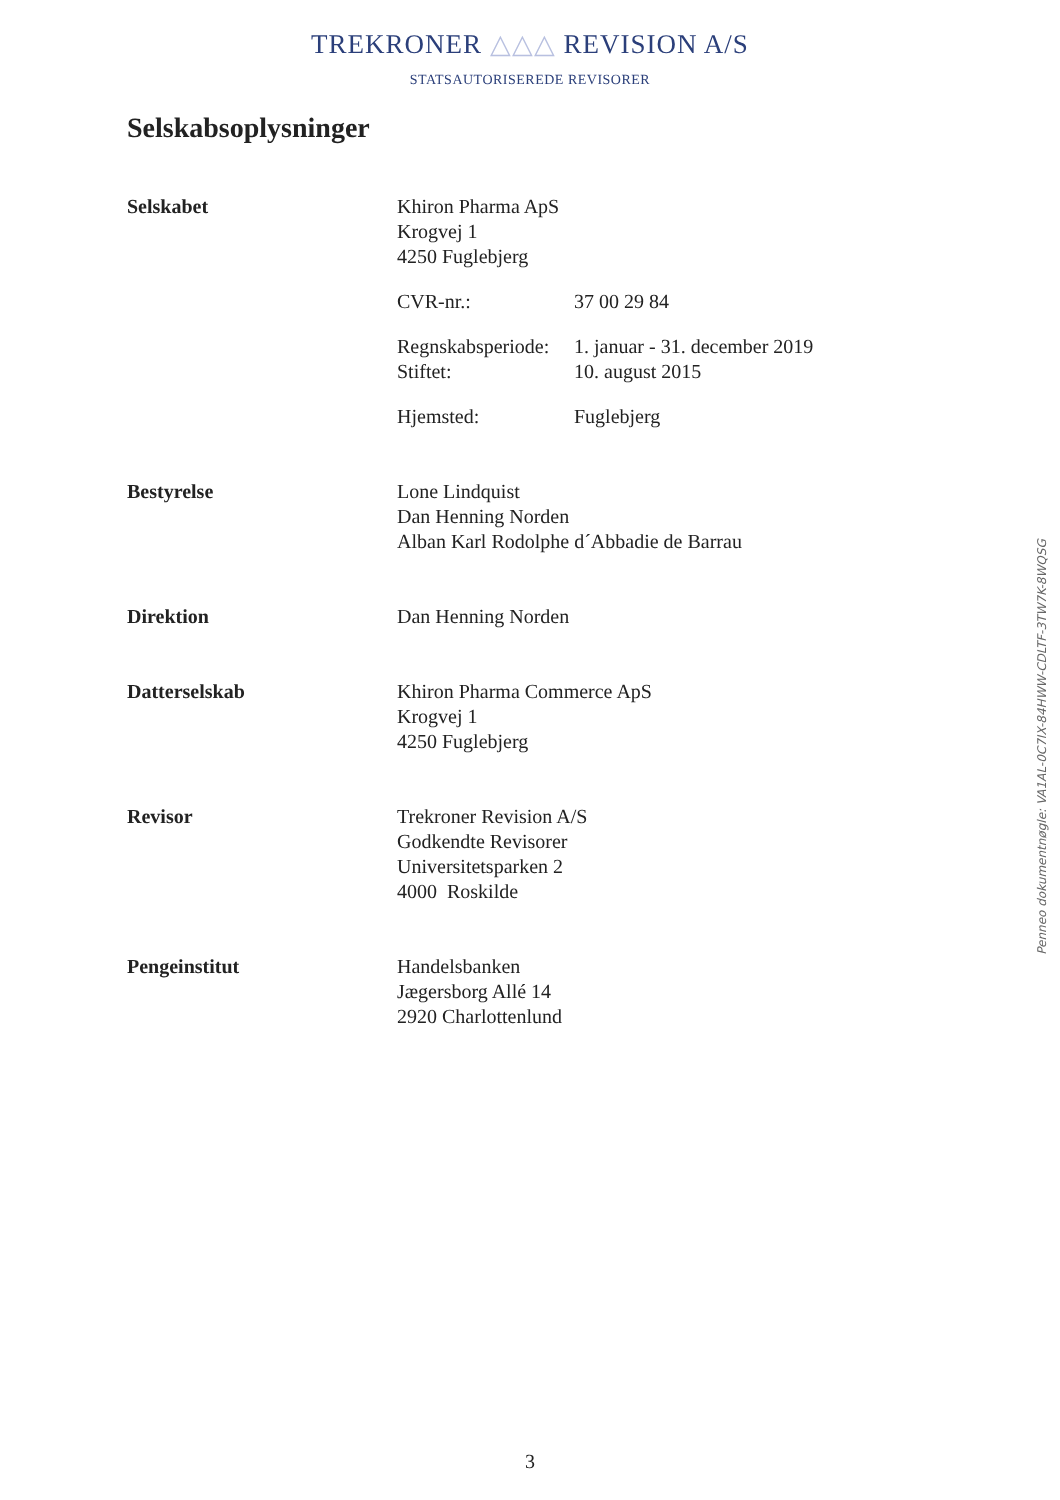TREKRONER △△△ REVISION A/S
STATSAUTORISEREDE REVISORER
Selskabsoplysninger
Selskabet Khiron Pharma ApS
Krogvej 1
4250 Fuglebjerg
CVR-nr.: 37 00 29 84
Regnskabsperiode: 1. januar - 31. december 2019
Stiftet: 10. august 2015
Hjemsted: Fuglebjerg
Bestyrelse Lone Lindquist
Dan Henning Norden
Alban Karl Rodolphe d´Abbadie de Barrau
Direktion Dan Henning Norden
Datterselskab Khiron Pharma Commerce ApS
Krogvej 1
4250 Fuglebjerg
Revisor Trekroner Revision A/S
Godkendte Revisorer
Universitetsparken 2
4000 Roskilde
Pengeinstitut Handelsbanken
Jægersborg Allé 14
2920 Charlottenlund
Penneo dokumentnøgle: VA1AL-0C7IX-84HWW-CDLTF-3TW7K-8WQSG
3